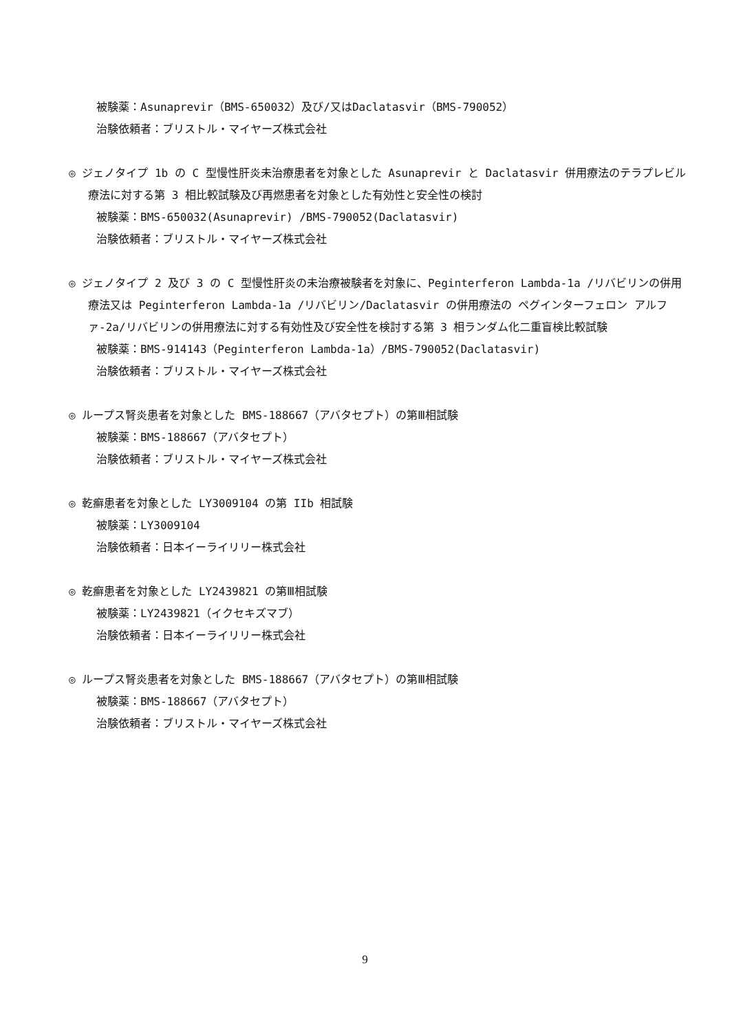被験薬：Asunaprevir（BMS-650032）及び/又はDaclatasvir（BMS-790052）
治験依頼者：ブリストル・マイヤーズ株式会社
◎ ジェノタイプ 1b の C 型慢性肝炎未治療患者を対象とした Asunaprevir と Daclatasvir 併用療法のテラプレビル療法に対する第 3 相比較試験及び再燃患者を対象とした有効性と安全性の検討
被験薬：BMS-650032(Asunaprevir) /BMS-790052(Daclatasvir)
治験依頼者：ブリストル・マイヤーズ株式会社
◎ ジェノタイプ 2 及び 3 の C 型慢性肝炎の未治療被験者を対象に、Peginterferon Lambda-1a /リバビリンの併用療法又は Peginterferon Lambda-1a /リバビリン/Daclatasvir の併用療法の ペグインターフェロン アルファ-2a/リバビリンの併用療法に対する有効性及び安全性を検討する第 3 相ランダム化二重盲検比較試験
被験薬：BMS-914143（Peginterferon Lambda-1a）/BMS-790052(Daclatasvir)
治験依頼者：ブリストル・マイヤーズ株式会社
◎ ループス腎炎患者を対象とした BMS-188667（アバタセプト）の第Ⅲ相試験
被験薬：BMS-188667（アバタセプト）
治験依頼者：ブリストル・マイヤーズ株式会社
◎ 乾癬患者を対象とした LY3009104 の第 IIb 相試験
被験薬：LY3009104
治験依頼者：日本イーライリリー株式会社
◎ 乾癬患者を対象とした LY2439821 の第Ⅲ相試験
被験薬：LY2439821（イクセキズマブ）
治験依頼者：日本イーライリリー株式会社
◎ ループス腎炎患者を対象とした BMS-188667（アバタセプト）の第Ⅲ相試験
被験薬：BMS-188667（アバタセプト）
治験依頼者：ブリストル・マイヤーズ株式会社
9